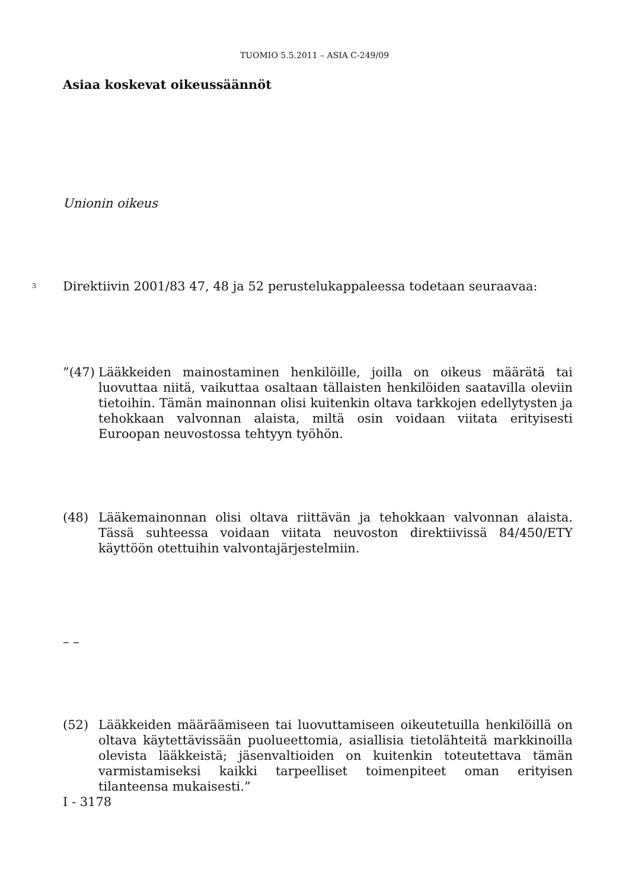TUOMIO 5.5.2011 – ASIA C-249/09
Asiaa koskevat oikeussäännöt
Unionin oikeus
3 Direktiivin 2001/83 47, 48 ja 52 perustelukappaleessa todetaan seuraavaa:
”(47) Lääkkeiden mainostaminen henkilöille, joilla on oikeus määrätä tai luovuttaa niitä, vaikuttaa osaltaan tällaisten henkilöiden saatavilla oleviin tietoihin. Tämän mainonnan olisi kuitenkin oltava tarkkojen edellytysten ja tehokkaan valvonnan alaista, miltä osin voidaan viitata erityisesti Euroopan neuvostossa tehtyyn työhön.
(48) Lääkemainonnan olisi oltava riittävän ja tehokkaan valvonnan alaista. Tässä suhteessa voidaan viitata neuvoston direktiivissä 84/450/ETY käyttöön otettuihin valvontajärjestelmiin.
– –
(52) Lääkkeiden määräämiseen tai luovuttamiseen oikeutetuilla henkilöillä on oltava käytettävissään puolueettomia, asiallisia tietolähteitä markkinoilla olevista lääkkeistä; jäsenvaltioiden on kuitenkin toteutettava tämän varmistamiseksi kaikki tarpeelliset toimenpiteet oman erityisen tilanteensa mukaisesti.”
I - 3178